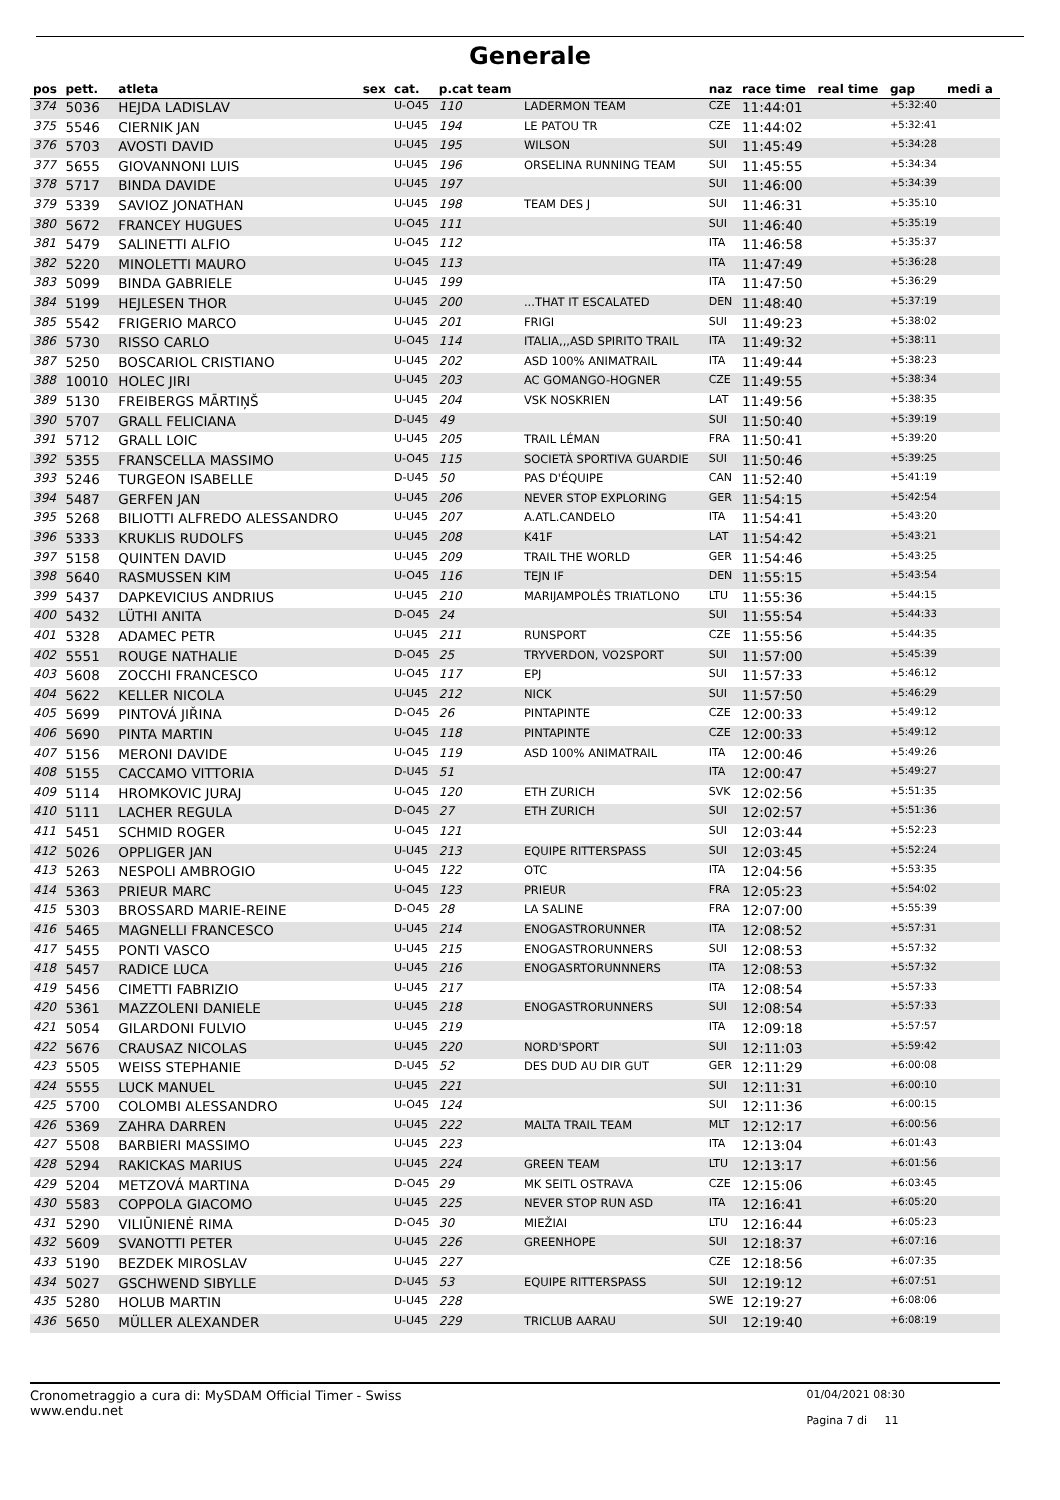Generale
| pos | pett. | atleta | sex | cat. | p.cat team | | naz | race time | real time | gap | medi a |
| --- | --- | --- | --- | --- | --- | --- | --- | --- | --- | --- | --- |
| 374 | 5036 | HEJDA LADISLAV | | U-O45 | 110 | LADERMON TEAM | CZE | 11:44:01 | | +5:32:40 | |
| 375 | 5546 | CIERNIK JAN | | U-U45 | 194 | LE PATOU TR | CZE | 11:44:02 | | +5:32:41 | |
| 376 | 5703 | AVOSTI DAVID | | U-U45 | 195 | WILSON | SUI | 11:45:49 | | +5:34:28 | |
| 377 | 5655 | GIOVANNONI LUIS | | U-U45 | 196 | ORSELINA RUNNING TEAM | SUI | 11:45:55 | | +5:34:34 | |
| 378 | 5717 | BINDA DAVIDE | | U-U45 | 197 | | SUI | 11:46:00 | | +5:34:39 | |
| 379 | 5339 | SAVIOZ JONATHAN | | U-U45 | 198 | TEAM DES J | SUI | 11:46:31 | | +5:35:10 | |
| 380 | 5672 | FRANCEY HUGUES | | U-O45 | 111 | | SUI | 11:46:40 | | +5:35:19 | |
| 381 | 5479 | SALINETTI ALFIO | | U-O45 | 112 | | ITA | 11:46:58 | | +5:35:37 | |
| 382 | 5220 | MINOLETTI MAURO | | U-O45 | 113 | | ITA | 11:47:49 | | +5:36:28 | |
| 383 | 5099 | BINDA GABRIELE | | U-U45 | 199 | | ITA | 11:47:50 | | +5:36:29 | |
| 384 | 5199 | HEJLESEN THOR | | U-U45 | 200 | ...THAT IT ESCALATED | DEN | 11:48:40 | | +5:37:19 | |
| 385 | 5542 | FRIGERIO MARCO | | U-U45 | 201 | FRIGI | SUI | 11:49:23 | | +5:38:02 | |
| 386 | 5730 | RISSO CARLO | | U-O45 | 114 | ITALIA,,,ASD SPIRITO TRAIL | ITA | 11:49:32 | | +5:38:11 | |
| 387 | 5250 | BOSCARIOL CRISTIANO | | U-U45 | 202 | ASD 100% ANIMATRAIL | ITA | 11:49:44 | | +5:38:23 | |
| 388 | 10010 | HOLEC JIRI | | U-U45 | 203 | AC GOMANGO-HOGNER | CZE | 11:49:55 | | +5:38:34 | |
| 389 | 5130 | FREIBERGS MĀRTIŅŠ | | U-U45 | 204 | VSK NOSKRIEN | LAT | 11:49:56 | | +5:38:35 | |
| 390 | 5707 | GRALL FELICIANA | | D-U45 | 49 | | SUI | 11:50:40 | | +5:39:19 | |
| 391 | 5712 | GRALL LOIC | | U-U45 | 205 | TRAIL LÉMAN | FRA | 11:50:41 | | +5:39:20 | |
| 392 | 5355 | FRANSCELLA MASSIMO | | U-O45 | 115 | SOCIETÀ SPORTIVA GUARDIE | SUI | 11:50:46 | | +5:39:25 | |
| 393 | 5246 | TURGEON ISABELLE | | D-U45 | 50 | PAS D'ÉQUIPE | CAN | 11:52:40 | | +5:41:19 | |
| 394 | 5487 | GERFEN JAN | | U-U45 | 206 | NEVER STOP EXPLORING | GER | 11:54:15 | | +5:42:54 | |
| 395 | 5268 | BILIOTTI ALFREDO ALESSANDRO | | U-U45 | 207 | A.ATL.CANDELO | ITA | 11:54:41 | | +5:43:20 | |
| 396 | 5333 | KRUKLIS RUDOLFS | | U-U45 | 208 | K41F | LAT | 11:54:42 | | +5:43:21 | |
| 397 | 5158 | QUINTEN DAVID | | U-U45 | 209 | TRAIL THE WORLD | GER | 11:54:46 | | +5:43:25 | |
| 398 | 5640 | RASMUSSEN KIM | | U-O45 | 116 | TEJN IF | DEN | 11:55:15 | | +5:43:54 | |
| 399 | 5437 | DAPKEVICIUS ANDRIUS | | U-U45 | 210 | MARIJAMPOLĖS TRIATLONO | LTU | 11:55:36 | | +5:44:15 | |
| 400 | 5432 | LÜTHI ANITA | | D-O45 | 24 | | SUI | 11:55:54 | | +5:44:33 | |
| 401 | 5328 | ADAMEC PETR | | U-U45 | 211 | RUNSPORT | CZE | 11:55:56 | | +5:44:35 | |
| 402 | 5551 | ROUGE NATHALIE | | D-O45 | 25 | TRYVERDON, VO2SPORT | SUI | 11:57:00 | | +5:45:39 | |
| 403 | 5608 | ZOCCHI FRANCESCO | | U-O45 | 117 | EPJ | SUI | 11:57:33 | | +5:46:12 | |
| 404 | 5622 | KELLER NICOLA | | U-U45 | 212 | NICK | SUI | 11:57:50 | | +5:46:29 | |
| 405 | 5699 | PINTOVÁ JIŘINA | | D-O45 | 26 | PINTAPINTE | CZE | 12:00:33 | | +5:49:12 | |
| 406 | 5690 | PINTA MARTIN | | U-O45 | 118 | PINTAPINTE | CZE | 12:00:33 | | +5:49:12 | |
| 407 | 5156 | MERONI DAVIDE | | U-O45 | 119 | ASD 100% ANIMATRAIL | ITA | 12:00:46 | | +5:49:26 | |
| 408 | 5155 | CACCAMO VITTORIA | | D-U45 | 51 | | ITA | 12:00:47 | | +5:49:27 | |
| 409 | 5114 | HROMKOVIC JURAJ | | U-O45 | 120 | ETH ZURICH | SVK | 12:02:56 | | +5:51:35 | |
| 410 | 5111 | LACHER REGULA | | D-O45 | 27 | ETH ZURICH | SUI | 12:02:57 | | +5:51:36 | |
| 411 | 5451 | SCHMID ROGER | | U-O45 | 121 | | SUI | 12:03:44 | | +5:52:23 | |
| 412 | 5026 | OPPLIGER JAN | | U-U45 | 213 | EQUIPE RITTERSPASS | SUI | 12:03:45 | | +5:52:24 | |
| 413 | 5263 | NESPOLI AMBROGIO | | U-O45 | 122 | OTC | ITA | 12:04:56 | | +5:53:35 | |
| 414 | 5363 | PRIEUR MARC | | U-O45 | 123 | PRIEUR | FRA | 12:05:23 | | +5:54:02 | |
| 415 | 5303 | BROSSARD MARIE-REINE | | D-O45 | 28 | LA SALINE | FRA | 12:07:00 | | +5:55:39 | |
| 416 | 5465 | MAGNELLI FRANCESCO | | U-U45 | 214 | ENOGASTRORUNNER | ITA | 12:08:52 | | +5:57:31 | |
| 417 | 5455 | PONTI VASCO | | U-U45 | 215 | ENOGASTRORUNNERS | SUI | 12:08:53 | | +5:57:32 | |
| 418 | 5457 | RADICE LUCA | | U-U45 | 216 | ENOGASRTORUNNNERS | ITA | 12:08:53 | | +5:57:32 | |
| 419 | 5456 | CIMETTI FABRIZIO | | U-U45 | 217 | | ITA | 12:08:54 | | +5:57:33 | |
| 420 | 5361 | MAZZOLENI DANIELE | | U-U45 | 218 | ENOGASTRORUNNERS | SUI | 12:08:54 | | +5:57:33 | |
| 421 | 5054 | GILARDONI FULVIO | | U-U45 | 219 | | ITA | 12:09:18 | | +5:57:57 | |
| 422 | 5676 | CRAUSAZ NICOLAS | | U-U45 | 220 | NORD'SPORT | SUI | 12:11:03 | | +5:59:42 | |
| 423 | 5505 | WEISS STEPHANIE | | D-U45 | 52 | DES DUD AU DIR GUT | GER | 12:11:29 | | +6:00:08 | |
| 424 | 5555 | LUCK MANUEL | | U-U45 | 221 | | SUI | 12:11:31 | | +6:00:10 | |
| 425 | 5700 | COLOMBI ALESSANDRO | | U-O45 | 124 | | SUI | 12:11:36 | | +6:00:15 | |
| 426 | 5369 | ZAHRA DARREN | | U-U45 | 222 | MALTA TRAIL TEAM | MLT | 12:12:17 | | +6:00:56 | |
| 427 | 5508 | BARBIERI MASSIMO | | U-U45 | 223 | | ITA | 12:13:04 | | +6:01:43 | |
| 428 | 5294 | RAKICKAS MARIUS | | U-U45 | 224 | GREEN TEAM | LTU | 12:13:17 | | +6:01:56 | |
| 429 | 5204 | METZOVÁ MARTINA | | D-O45 | 29 | MK SEITL OSTRAVA | CZE | 12:15:06 | | +6:03:45 | |
| 430 | 5583 | COPPOLA GIACOMO | | U-U45 | 225 | NEVER STOP RUN ASD | ITA | 12:16:41 | | +6:05:20 | |
| 431 | 5290 | VILIŪNIENĖ RIMA | | D-O45 | 30 | MIEŽIAI | LTU | 12:16:44 | | +6:05:23 | |
| 432 | 5609 | SVANOTTI PETER | | U-U45 | 226 | GREENHOPE | SUI | 12:18:37 | | +6:07:16 | |
| 433 | 5190 | BEZDEK MIROSLAV | | U-U45 | 227 | | CZE | 12:18:56 | | +6:07:35 | |
| 434 | 5027 | GSCHWEND SIBYLLE | | D-U45 | 53 | EQUIPE RITTERSPASS | SUI | 12:19:12 | | +6:07:51 | |
| 435 | 5280 | HOLUB MARTIN | | U-U45 | 228 | | SWE | 12:19:27 | | +6:08:06 | |
| 436 | 5650 | MÜLLER ALEXANDER | | U-U45 | 229 | TRICLUB AARAU | SUI | 12:19:40 | | +6:08:19 | |
Cronometraggio a cura di: MySDAM Official Timer - Swiss
www.endu.net
01/04/2021 08:30
Pagina 7 di 11